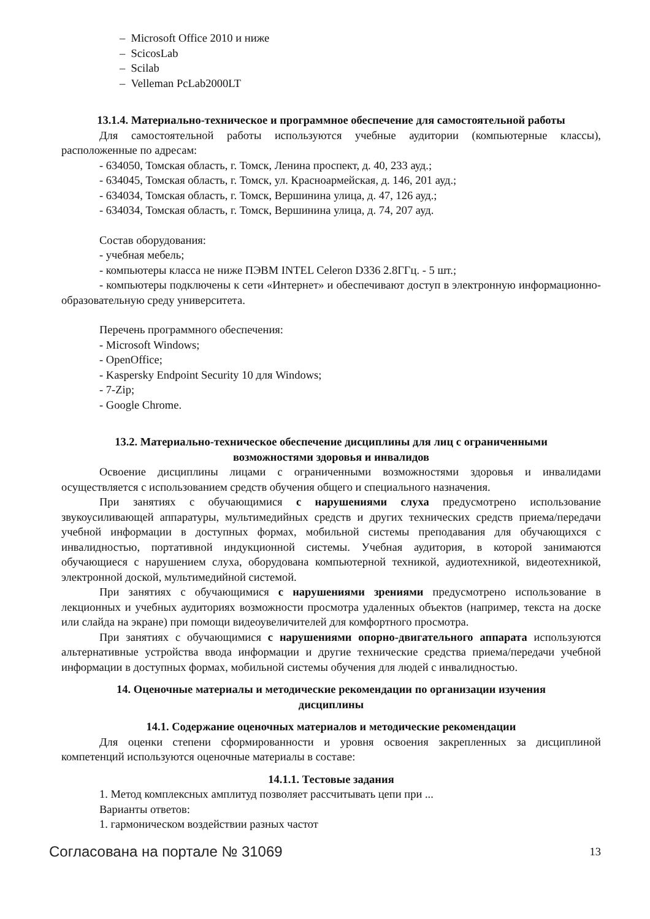– Microsoft Office 2010 и ниже
– ScicosLab
– Scilab
– Velleman PcLab2000LT
13.1.4. Материально-техническое и программное обеспечение для самостоятельной работы
Для самостоятельной работы используются учебные аудитории (компьютерные классы), расположенные по адресам:
- 634050, Томская область, г. Томск, Ленина проспект, д. 40, 233 ауд.;
- 634045, Томская область, г. Томск, ул. Красноармейская, д. 146, 201 ауд.;
- 634034, Томская область, г. Томск, Вершинина улица, д. 47, 126 ауд.;
- 634034, Томская область, г. Томск, Вершинина улица, д. 74, 207 ауд.
Состав оборудования:
- учебная мебель;
- компьютеры класса не ниже ПЭВМ INTEL Celeron D336 2.8ГГц. - 5 шт.;
- компьютеры подключены к сети «Интернет» и обеспечивают доступ в электронную информационно-образовательную среду университета.
Перечень программного обеспечения:
- Microsoft Windows;
- OpenOffice;
- Kaspersky Endpoint Security 10 для Windows;
- 7-Zip;
- Google Chrome.
13.2. Материально-техническое обеспечение дисциплины для лиц с ограниченными
возможностями здоровья и инвалидов
Освоение дисциплины лицами с ограниченными возможностями здоровья и инвалидами осуществляется с использованием средств обучения общего и специального назначения.
При занятиях с обучающимися с нарушениями слуха предусмотрено использование звукоусиливающей аппаратуры, мультимедийных средств и других технических средств приема/передачи учебной информации в доступных формах, мобильной системы преподавания для обучающихся с инвалидностью, портативной индукционной системы. Учебная аудитория, в которой занимаются обучающиеся с нарушением слуха, оборудована компьютерной техникой, аудиотехникой, видеотехникой, электронной доской, мультимедийной системой.
При занятиях с обучающимися с нарушениями зрениями предусмотрено использование в лекционных и учебных аудиториях возможности просмотра удаленных объектов (например, текста на доске или слайда на экране) при помощи видеоувеличителей для комфортного просмотра.
При занятиях с обучающимися с нарушениями опорно-двигательного аппарата используются альтернативные устройства ввода информации и другие технические средства приема/передачи учебной информации в доступных формах, мобильной системы обучения для людей с инвалидностью.
14. Оценочные материалы и методические рекомендации по организации изучения
дисциплины
14.1. Содержание оценочных материалов и методические рекомендации
Для оценки степени сформированности и уровня освоения закрепленных за дисциплиной компетенций используются оценочные материалы в составе:
14.1.1. Тестовые задания
1. Метод комплексных амплитуд позволяет рассчитывать цепи при ...
Варианты ответов:
1. гармоническом воздействии разных частот
Согласована на портале № 31069 13